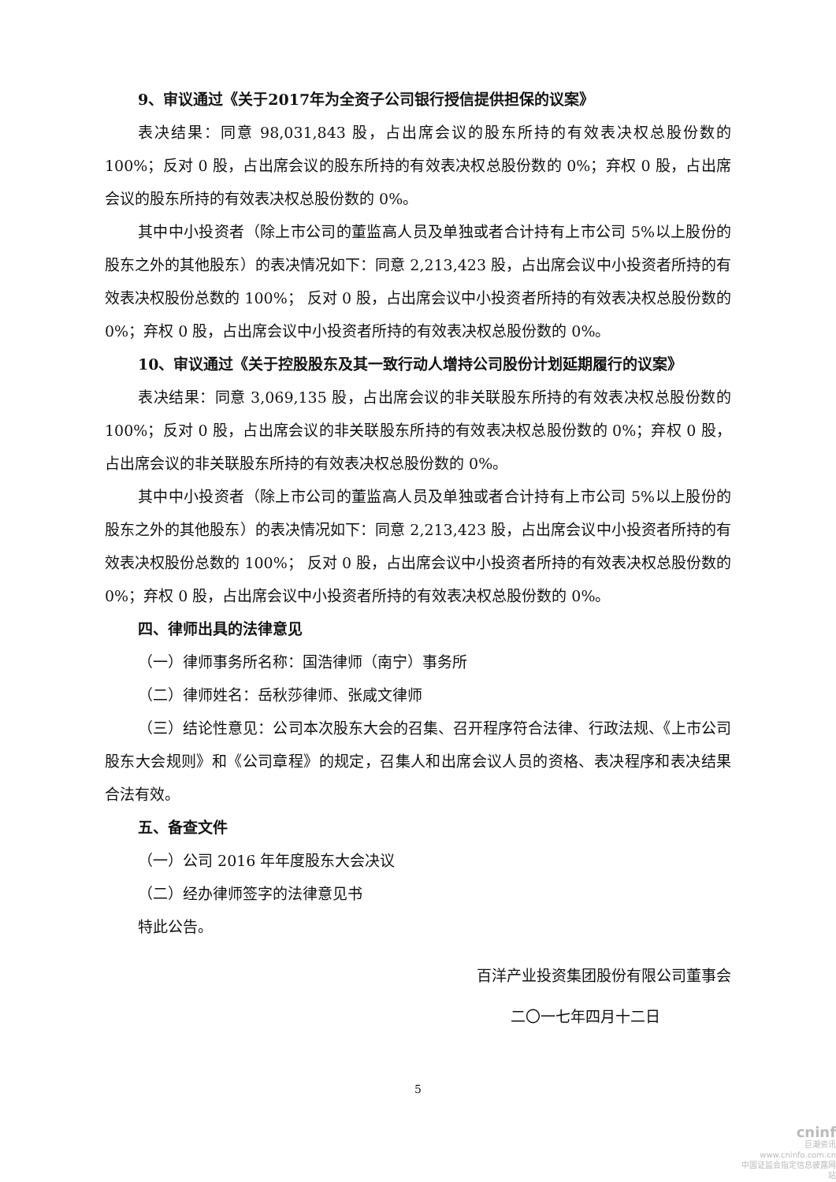9、审议通过《关于2017年为全资子公司银行授信提供担保的议案》
表决结果：同意 98,031,843 股，占出席会议的股东所持的有效表决权总股份数的100%；反对 0 股，占出席会议的股东所持的有效表决权总股份数的 0%；弃权 0 股，占出席会议的股东所持的有效表决权总股份数的 0%。
其中中小投资者（除上市公司的董监高人员及单独或者合计持有上市公司 5%以上股份的股东之外的其他股东）的表决情况如下：同意 2,213,423 股，占出席会议中小投资者所持的有效表决权股份总数的 100%； 反对 0 股，占出席会议中小投资者所持的有效表决权总股份数的 0%；弃权 0 股，占出席会议中小投资者所持的有效表决权总股份数的 0%。
10、审议通过《关于控股股东及其一致行动人增持公司股份计划延期履行的议案》
表决结果：同意 3,069,135 股，占出席会议的非关联股东所持的有效表决权总股份数的 100%；反对 0 股，占出席会议的非关联股东所持的有效表决权总股份数的 0%；弃权 0 股，占出席会议的非关联股东所持的有效表决权总股份数的 0%。
其中中小投资者（除上市公司的董监高人员及单独或者合计持有上市公司 5%以上股份的股东之外的其他股东）的表决情况如下：同意 2,213,423 股，占出席会议中小投资者所持的有效表决权股份总数的 100%； 反对 0 股，占出席会议中小投资者所持的有效表决权总股份数的 0%；弃权 0 股，占出席会议中小投资者所持的有效表决权总股份数的 0%。
四、律师出具的法律意见
（一）律师事务所名称：国浩律师（南宁）事务所
（二）律师姓名：岳秋莎律师、张咸文律师
（三）结论性意见：公司本次股东大会的召集、召开程序符合法律、行政法规、《上市公司股东大会规则》和《公司章程》的规定，召集人和出席会议人员的资格、表决程序和表决结果合法有效。
五、备查文件
（一）公司 2016 年年度股东大会决议
（二）经办律师签字的法律意见书
特此公告。
百洋产业投资集团股份有限公司董事会
二〇一七年四月十二日
5
cninf
巨潮资讯
www.cninfo.com.cn
中国证监会指定信息披露网站